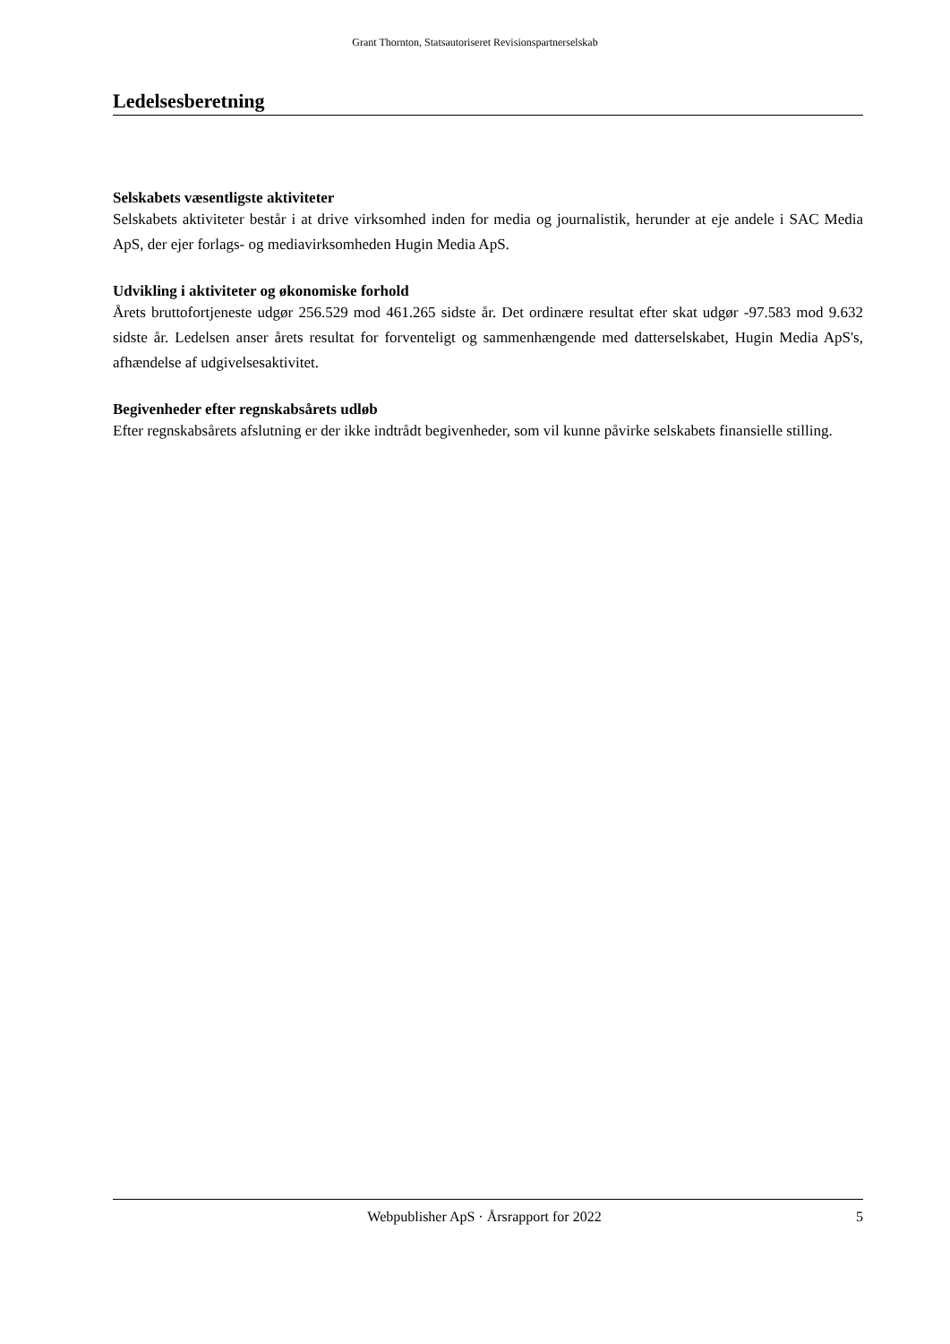Grant Thornton, Statsautoriseret Revisionspartnerselskab
Ledelsesberetning
Selskabets væsentligste aktiviteter
Selskabets aktiviteter består i at drive virksomhed inden for media og journalistik, herunder at eje andele i SAC Media ApS, der ejer forlags- og mediavirksomheden Hugin Media ApS.
Udvikling i aktiviteter og økonomiske forhold
Årets bruttofortjeneste udgør 256.529 mod 461.265 sidste år. Det ordinære resultat efter skat udgør -97.583 mod 9.632 sidste år. Ledelsen anser årets resultat for forventeligt og sammenhængende med datterselskabet, Hugin Media ApS's, afhændelse af udgivelsesaktivitet.
Begivenheder efter regnskabsårets udløb
Efter regnskabsårets afslutning er der ikke indtrådt begivenheder, som vil kunne påvirke selskabets finansielle stilling.
Webpublisher ApS · Årsrapport for 2022 5